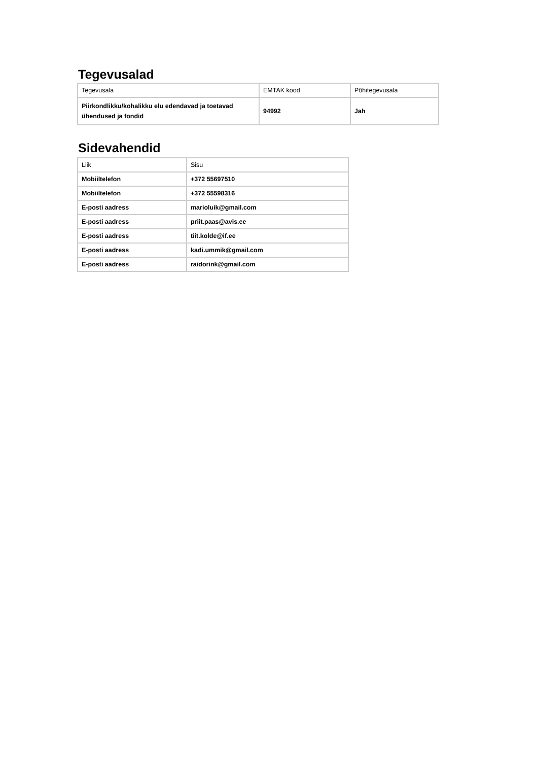Tegevusalad
| Tegevusala | EMTAK kood | Põhitegevusala |
| Piirkondlikku/kohalikku elu edendavad ja toetavad ühendused ja fondid | 94992 | Jah |
Sidevahendid
| Liik | Sisu |
| Mobiiltelefon | +372 55697510 |
| Mobiiltelefon | +372 55598316 |
| E-posti aadress | marioluik@gmail.com |
| E-posti aadress | priit.paas@avis.ee |
| E-posti aadress | tiit.kolde@if.ee |
| E-posti aadress | kadi.ummik@gmail.com |
| E-posti aadress | raidorink@gmail.com |